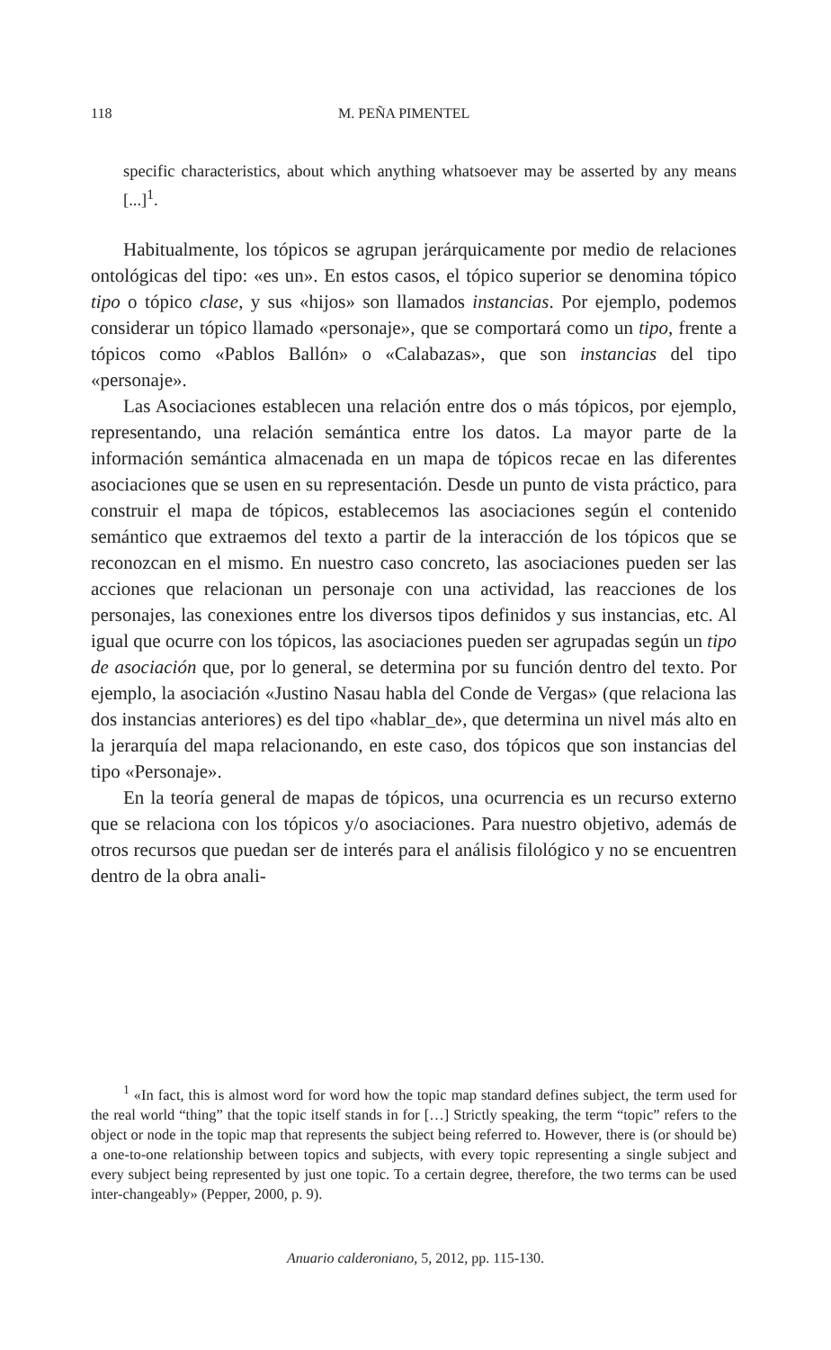118 M. PEÑA PIMENTEL
specific characteristics, about which anything whatsoever may be asserted by any means [...]<sup>1</sup>.
Habitualmente, los tópicos se agrupan jerárquicamente por medio de relaciones ontológicas del tipo: «es un». En estos casos, el tópico superior se denomina tópico tipo o tópico clase, y sus «hijos» son llamados instancias. Por ejemplo, podemos considerar un tópico llamado «personaje», que se comportará como un tipo, frente a tópicos como «Pablos Ballón» o «Calabazas», que son instancias del tipo «personaje».
Las Asociaciones establecen una relación entre dos o más tópicos, por ejemplo, representando, una relación semántica entre los datos. La mayor parte de la información semántica almacenada en un mapa de tópicos recae en las diferentes asociaciones que se usen en su representación. Desde un punto de vista práctico, para construir el mapa de tópicos, establecemos las asociaciones según el contenido semántico que extraemos del texto a partir de la interacción de los tópicos que se reconozcan en el mismo. En nuestro caso concreto, las asociaciones pueden ser las acciones que relacionan un personaje con una actividad, las reacciones de los personajes, las conexiones entre los diversos tipos definidos y sus instancias, etc. Al igual que ocurre con los tópicos, las asociaciones pueden ser agrupadas según un tipo de asociación que, por lo general, se determina por su función dentro del texto. Por ejemplo, la asociación «Justino Nasau habla del Conde de Vergas» (que relaciona las dos instancias anteriores) es del tipo «hablar_de», que determina un nivel más alto en la jerarquía del mapa relacionando, en este caso, dos tópicos que son instancias del tipo «Personaje».
En la teoría general de mapas de tópicos, una ocurrencia es un recurso externo que se relaciona con los tópicos y/o asociaciones. Para nuestro objetivo, además de otros recursos que puedan ser de interés para el análisis filológico y no se encuentren dentro de la obra anali-
<sup>1</sup> «In fact, this is almost word for word how the topic map standard defines subject, the term used for the real world “thing” that the topic itself stands in for […] Strictly speaking, the term “topic” refers to the object or node in the topic map that represents the subject being referred to. However, there is (or should be) a one-to-one relationship between topics and subjects, with every topic representing a single subject and every subject being represented by just one topic. To a certain degree, therefore, the two terms can be used inter-changeably» (Pepper, 2000, p. 9).
Anuario calderoniano, 5, 2012, pp. 115-130.